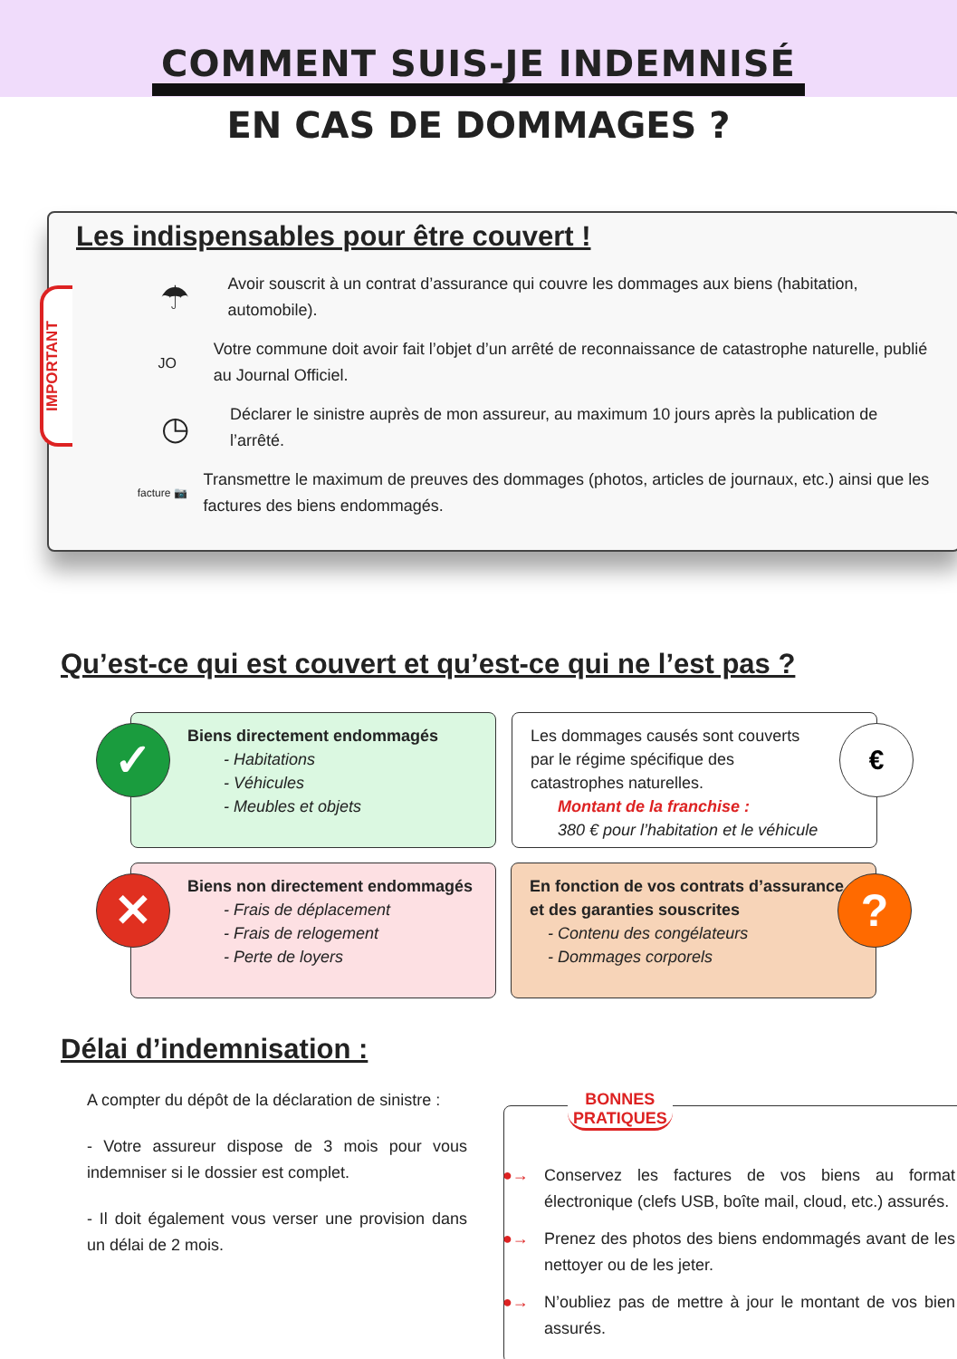COMMENT SUIS-JE INDEMNISÉ
EN CAS DE DOMMAGES ?
IMPORTANT
Les indispensables pour être couvert !
☂
Avoir souscrit à un contrat d’assurance qui couvre les dommages aux biens (habitation, automobile).
JO
Votre commune doit avoir fait l’objet d’un arrêté de reconnaissance de catastrophe naturelle, publié au Journal Officiel.
◷
Déclarer le sinistre auprès de mon assureur, au maximum 10 jours après la publication de l’arrêté.
facture 📷
Transmettre le maximum de preuves des dommages (photos, articles de journaux, etc.) ainsi que les factures des biens endommagés.
Qu’est-ce qui est couvert et qu’est-ce qui ne l’est pas ?
Biens directement endommagés
- Habitations
- Véhicules
- Meubles et objets
✓
Les dommages causés sont couverts
par le régime spécifique des
catastrophes naturelles.
Montant de la franchise :
380 € pour l’habitation et le véhicule
€
Biens non directement endommagés
- Frais de déplacement
- Frais de relogement
- Perte de loyers
✕
En fonction de vos contrats d’assurance
et des garanties souscrites
- Contenu des congélateurs
- Dommages corporels
?
Délai d’indemnisation :
A compter du dépôt de la déclaration de sinistre :
- Votre assureur dispose de 3 mois pour vous indemniser si le dossier est complet.
- Il doit également vous verser une provision dans un délai de 2 mois.
BONNES
PRATIQUES
●→ Conservez les factures de vos biens au format électronique (clefs USB, boîte mail, cloud, etc.) assurés.
●→ Prenez des photos des biens endommagés avant de les nettoyer ou de les jeter.
●→ N’oubliez pas de mettre à jour le montant de vos bien assurés.